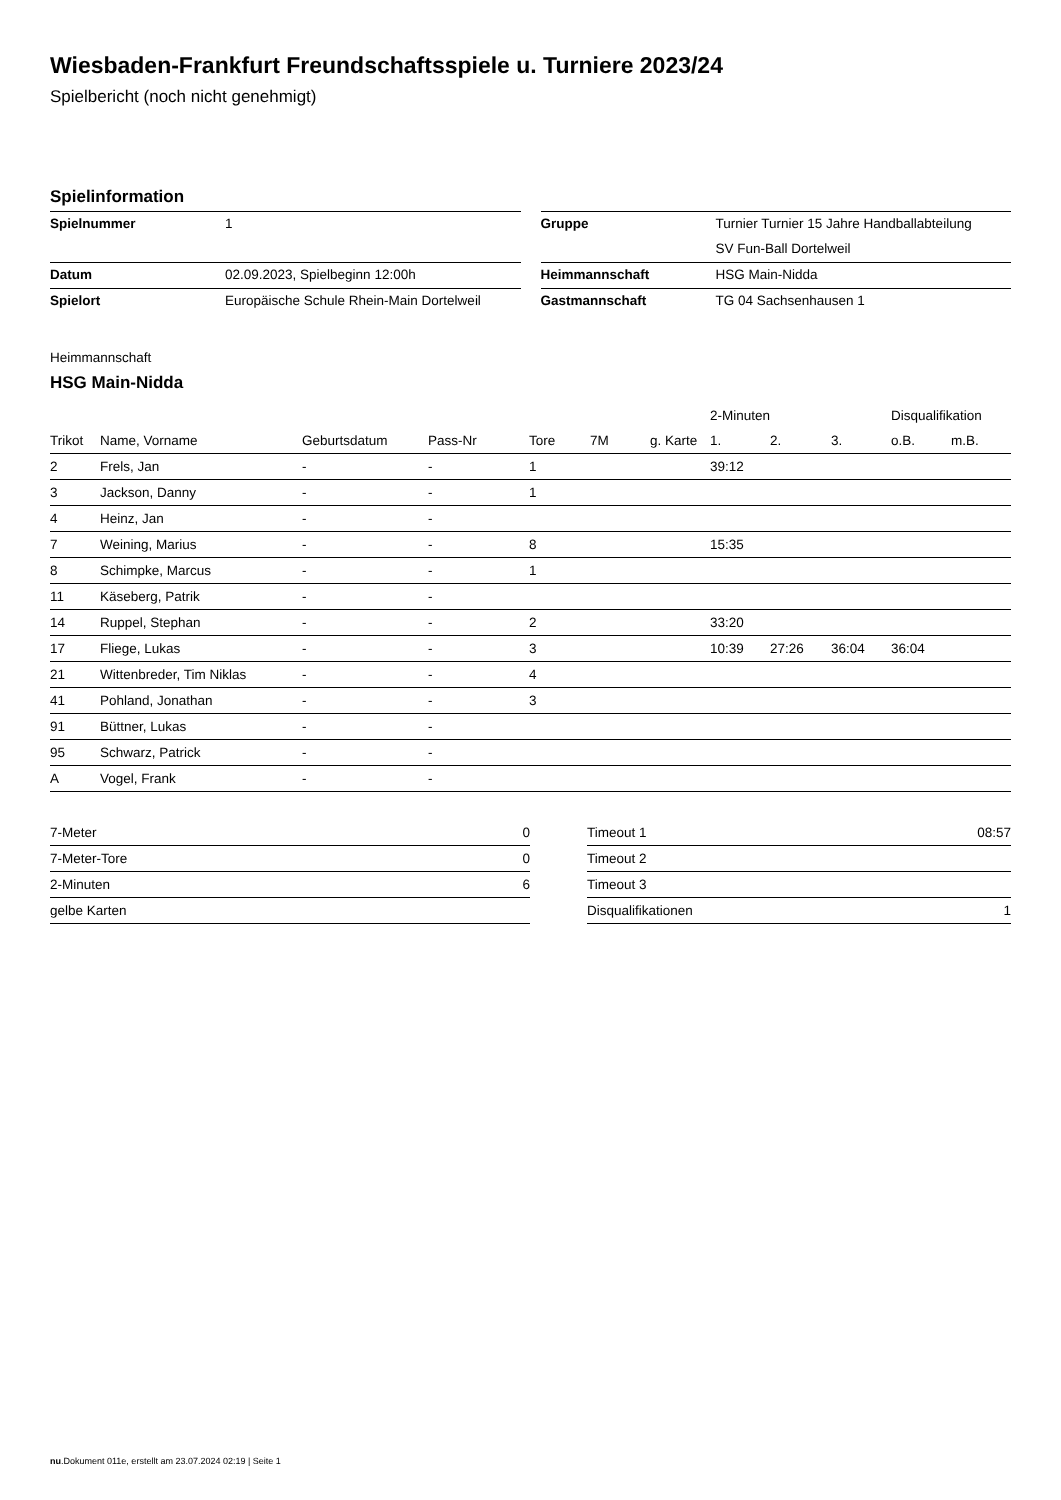Wiesbaden-Frankfurt Freundschaftsspiele u. Turniere 2023/24
Spielbericht (noch nicht genehmigt)
Spielinformation
| Spielnummer | 1 |
| Datum | 02.09.2023, Spielbeginn 12:00h |
| Spielort | Europäische Schule Rhein-Main Dortelweil |
| Gruppe | Turnier Turnier 15 Jahre Handballabteilung |
| | SV Fun-Ball Dortelweil |
| Heimmannschaft | HSG Main-Nidda |
| Gastmannschaft | TG 04 Sachsenhausen 1 |
Heimmannschaft
HSG Main-Nidda
| | | | | | | | 2-Minuten | | | Disqualifikation | |
| --- | --- | --- | --- | --- | --- | --- | --- | --- | --- | --- | --- |
| Trikot | Name, Vorname | Geburtsdatum | Pass-Nr | Tore | 7M | g. Karte | 1. | 2. | 3. | o.B. | m.B. |
| 2 | Frels, Jan | - | - | 1 | | | 39:12 | | | | |
| 3 | Jackson, Danny | - | - | 1 | | | | | | | |
| 4 | Heinz, Jan | - | - | | | | | | | | |
| 7 | Weining, Marius | - | - | 8 | | | 15:35 | | | | |
| 8 | Schimpke, Marcus | - | - | 1 | | | | | | | |
| 11 | Käseberg, Patrik | - | - | | | | | | | | |
| 14 | Ruppel, Stephan | - | - | 2 | | | 33:20 | | | | |
| 17 | Fliege, Lukas | - | - | 3 | | | 10:39 | 27:26 | 36:04 | 36:04 | |
| 21 | Wittenbreder, Tim Niklas | - | - | 4 | | | | | | | |
| 41 | Pohland, Jonathan | - | - | 3 | | | | | | | |
| 91 | Büttner, Lukas | - | - | | | | | | | | |
| 95 | Schwarz, Patrick | - | - | | | | | | | | |
| A | Vogel, Frank | - | - | | | | | | | | |
| 7-Meter | 0 |
| 7-Meter-Tore | 0 |
| 2-Minuten | 6 |
| gelbe Karten | |
| Timeout 1 | 08:57 |
| Timeout 2 | |
| Timeout 3 | |
| Disqualifikationen | 1 |
nu.Dokument 011e, erstellt am 23.07.2024 02:19 | Seite 1